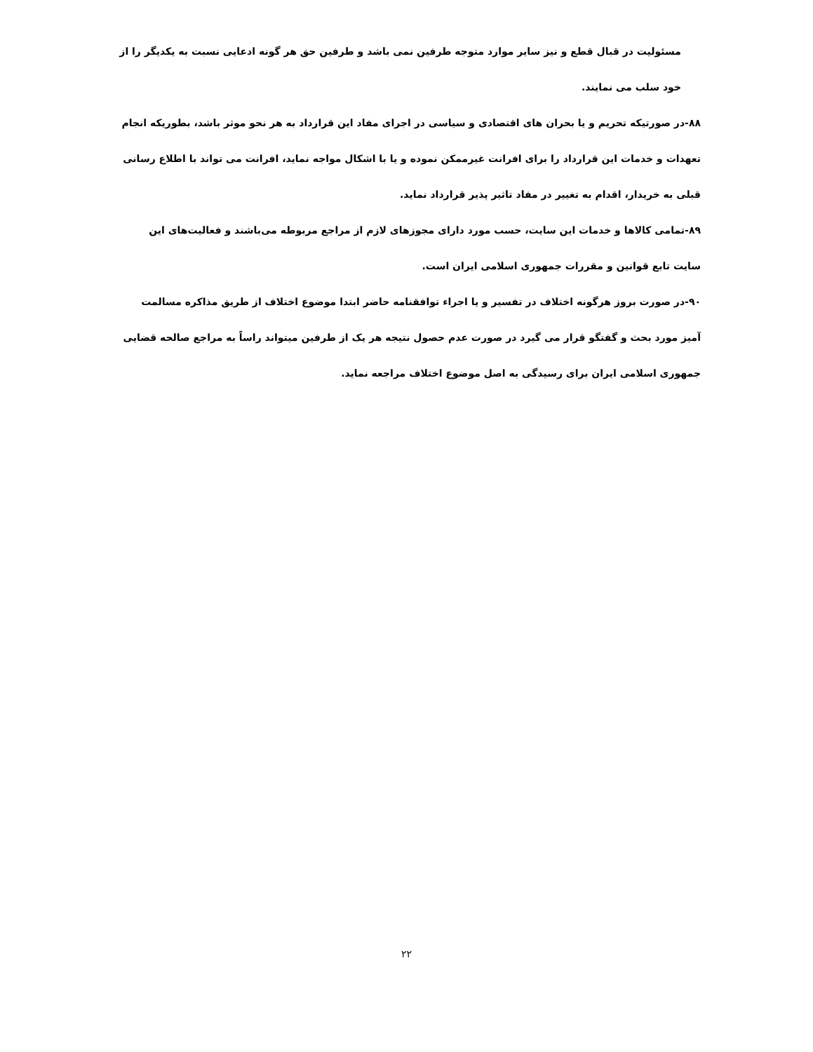مسئولیت در قبال قطع و نیز سایر موارد متوجه طرفین نمی باشد و طرفین حق هر گونه ادعایی نسبت به یکدیگر را از خود سلب می نمایند.
۸۸-در صورتیکه تحریم و یا بحران های اقتصادی و سیاسی در اجرای مفاد این قرارداد به هر نحو موثر باشد، بطوریکه انجام تعهدات و خدمات این قرارداد را برای افرانت غیرممکن نموده و یا با اشکال مواجه نماید، افرانت می تواند با اطلاع رسانی قبلی به خریدار، اقدام به تغییر در مفاد تاثیر پذیر قرارداد نماید.
۸۹-تمامی کالاها و خدمات این سایت، حسب مورد دارای مجوزهای لازم از مراجع مربوطه می‌باشند و فعالیت‌های این سایت تابع قوانین و مقررات جمهوری اسلامی ایران است.
۹۰-در صورت بروز هرگونه اختلاف در تفسیر و یا اجراء توافقنامه حاضر ابتدا موضوع اختلاف از طریق مذاکره مسالمت آمیز مورد بحث و گفتگو قرار می گیرد در صورت عدم حصول نتیجه هر یک از طرفین میتواند راساً به مراجع صالحه قضایی جمهوری اسلامی ایران برای رسیدگی به اصل موضوع اختلاف مراجعه نماید.
۲۲